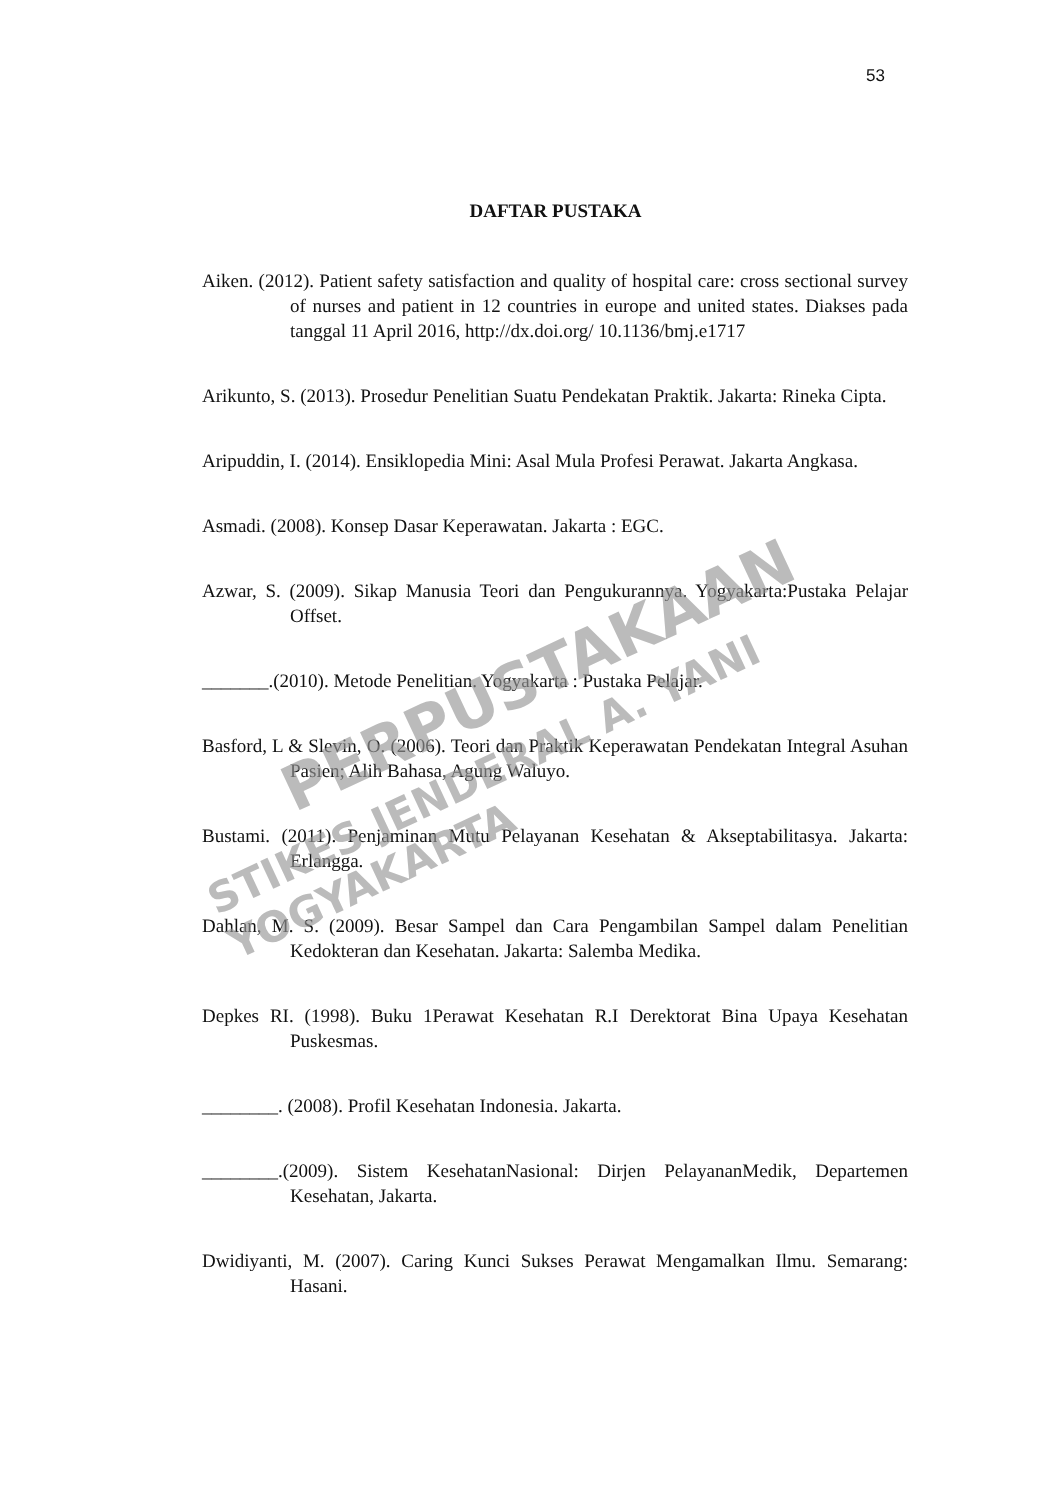53
DAFTAR PUSTAKA
Aiken. (2012). Patient safety satisfaction and quality of hospital care: cross sectional survey of nurses and patient in 12 countries in europe and united states. Diakses pada tanggal 11 April 2016, http://dx.doi.org/ 10.1136/bmj.e1717
Arikunto, S. (2013). Prosedur Penelitian Suatu Pendekatan Praktik. Jakarta: Rineka Cipta.
Aripuddin, I. (2014). Ensiklopedia Mini: Asal Mula Profesi Perawat. Jakarta Angkasa.
Asmadi. (2008). Konsep Dasar Keperawatan. Jakarta : EGC.
Azwar, S. (2009). Sikap Manusia Teori dan Pengukurannya. Yogyakarta:Pustaka Pelajar Offset.
_______.(2010). Metode Penelitian. Yogyakarta : Pustaka Pelajar.
Basford, L & Slevin, O. (2006). Teori dan Praktik Keperawatan Pendekatan Integral Asuhan Pasien; Alih Bahasa, Agung Waluyo.
Bustami. (2011). Penjaminan Mutu Pelayanan Kesehatan & Akseptabilitasya. Jakarta: Erlangga.
Dahlan, M. S. (2009). Besar Sampel dan Cara Pengambilan Sampel dalam Penelitian Kedokteran dan Kesehatan. Jakarta: Salemba Medika.
Depkes RI. (1998). Buku 1Perawat Kesehatan R.I Derektorat Bina Upaya Kesehatan Puskesmas.
________. (2008). Profil Kesehatan Indonesia. Jakarta.
________.(2009). Sistem KesehatanNasional: Dirjen PelayananMedik, Departemen Kesehatan, Jakarta.
Dwidiyanti, M. (2007). Caring Kunci Sukses Perawat Mengamalkan Ilmu. Semarang: Hasani.
PERPUSTAKAAN
STIKES JENDERAL A. YANI YOGYAKARTA